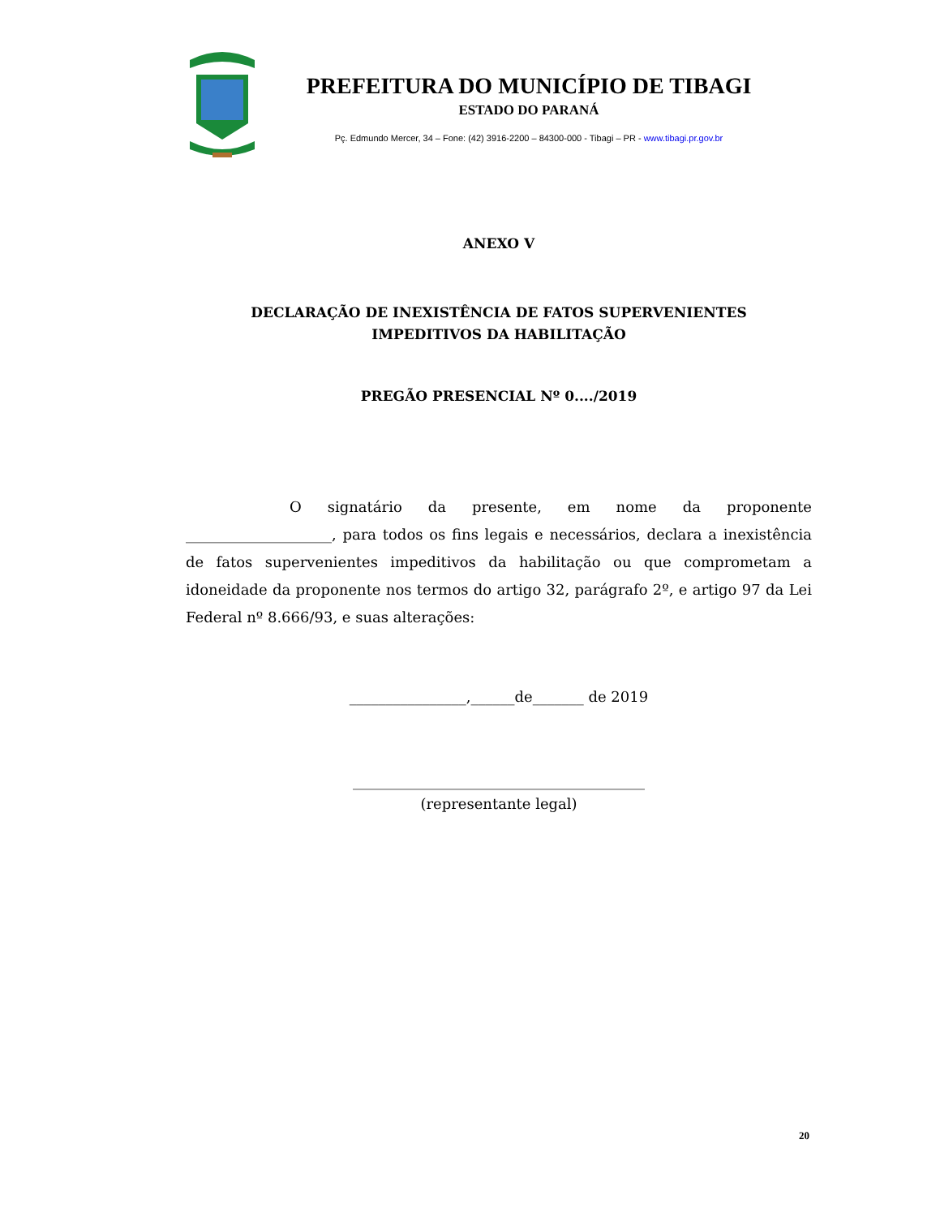PREFEITURA DO MUNICÍPIO DE TIBAGI
ESTADO DO PARANÁ
Pç. Edmundo Mercer, 34 – Fone: (42) 3916-2200 – 84300-000 - Tibagi – PR - www.tibagi.pr.gov.br
ANEXO V
DECLARAÇÃO DE INEXISTÊNCIA DE FATOS SUPERVENIENTES
IMPEDITIVOS DA HABILITAÇÃO
PREGÃO PRESENCIAL Nº 0..../2019
O signatário da presente, em nome da proponente ____________________, para todos os fins legais e necessários, declara a inexistência de fatos supervenientes impeditivos da habilitação ou que comprometam a idoneidade da proponente nos termos do artigo 32, parágrafo 2º, e artigo 97 da Lei Federal nº 8.666/93, e suas alterações:
________________,______de_______ de 2019
________________________________________
(representante legal)
20